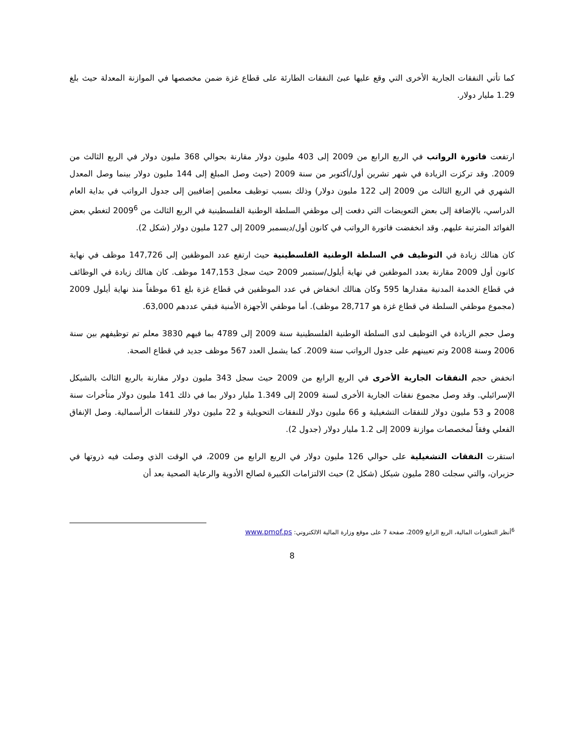كما تأتي النفقات الجارية الأخرى التي وقع عليها عبئ النفقات الطارئة على قطاع غزة ضمن مخصصها في الموازنة المعدلة حيث بلغ 1.29 مليار دولار.
ارتفعت فاتورة الرواتب في الربع الرابع من 2009 إلى 403 مليون دولار مقارنة بحوالي 368 مليون دولار في الربع الثالث من 2009. وقد تركزت الزيادة في شهر تشرين أول/أكتوبر من سنة 2009 (حيث وصل المبلغ إلى 144 مليون دولار بينما وصل المعدل الشهري في الربع الثالث من 2009 إلى 122 مليون دولار) وذلك بسبب توظيف معلمين إضافيين إلى جدول الرواتب في بداية العام الدراسي، بالإضافة إلى بعض التعويضات التي دفعت إلى موظفي السلطة الوطنية الفلسطينية في الربع الثالث من 2009<sup>6</sup> لتغطي بعض الفوائد المترتبة عليهم. وقد انخفضت فاتورة الرواتب في كانون أول/ديسمبر 2009 إلى 127 مليون دولار (شكل 2).
كان هنالك زيادة في التوظيف في السلطة الوطنية الفلسطينية حيث ارتفع عدد الموظفين إلى 147,726 موظف في نهاية كانون أول 2009 مقارنة بعدد الموظفين في نهاية أيلول/سبتمبر 2009 حيث سجل 147,153 موظف. كان هنالك زيادة في الوظائف في قطاع الخدمة المدنية مقدارها 595 وكان هنالك انخفاض في عدد الموظفين في قطاع غزة بلغ 61 موظفاً منذ نهاية أيلول 2009 (مجموع موظفي السلطة في قطاع غزة هو 28,717 موظف). أما موظفي الأجهزة الأمنية فبقي عددهم 63,000.
وصل حجم الزيادة في التوظيف لدى السلطة الوطنية الفلسطينية سنة 2009 إلى 4789 بما فيهم 3830 معلم تم توظيفهم بين سنة 2006 وسنة 2008 وتم تعيينهم على جدول الرواتب سنة 2009. كما يشمل العدد 567 موظف جديد في قطاع الصحة.
انخفض حجم النفقات الجارية الأخرى في الربع الرابع من 2009 حيث سجل 343 مليون دولار مقارنة بالربع الثالث بالشيكل الإسرائيلي. وقد وصل مجموع نفقات الجارية الأخرى لسنة 2009 إلى 1.349 مليار دولار بما في ذلك 141 مليون دولار متأخرات سنة 2008 و 53 مليون دولار للنفقات التشغيلية و 66 مليون دولار للنفقات التحويلية و 22 مليون دولار للنفقات الرأسمالية. وصل الإنفاق الفعلي وفقاً لمخصصات موازنة 2009 إلى 1.2 مليار دولار (جدول 2).
استقرت النفقات التشغيلية على حوالي 126 مليون دولار في الربع الرابع من 2009، في الوقت الذي وصلت فيه ذروتها في حزيران، والتي سجلت 280 مليون شيكل (شكل 2) حيث الالتزامات الكبيرة لصالح الأدوية والرعاية الصحية بعد أن
<sup>6</sup> أنظر التطورات المالية، الربع الرابع 2009، صفحة 7 على موقع وزارة المالية الالكتروني: www.pmof.ps
8